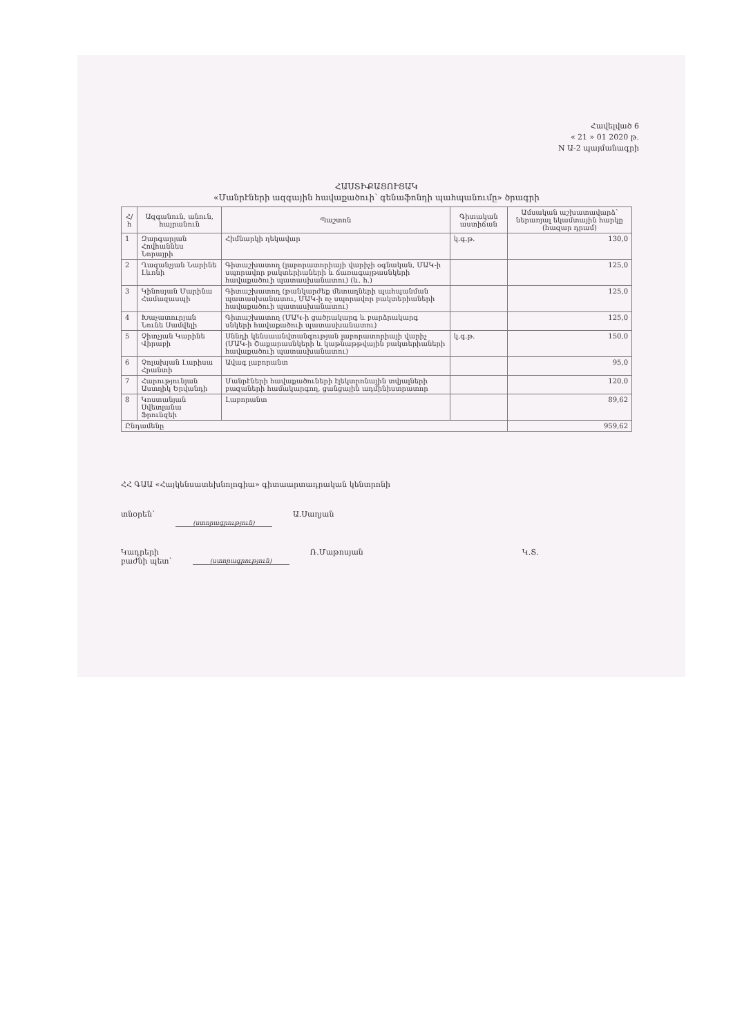Հավելված 6
« 21 » 01 2020 թ.
N Ա-2 պայմանագրի
ՀԱՍՏԻՔԱՑՈՒՑԱԿ
«Մանրէների ազգային հավաքածուի՝ գենաֆոնդի պահպանումը» ծրագրի
| Հ/հ | Ազգանուն, անուն, հայրանուն | Պաշտոն | Գիտական աստիճան | Ամսական աշխատավարձ՝ ներառյալ եկամտային հարկը (հազար դրամ) |
| --- | --- | --- | --- | --- |
| 1 | Զարգարյան Հովհաննես Նորայրի | Հիմնարկի ղեկավար | կ.գ.թ. | 130,0 |
| 2 | Ղազանչյան Նարինե Լևոնի | Գիտաշխատող (լաբորատորիայի վարիչի օգնական, ՄԱԿ-ի սպորավոր բակտերիաների և ճառագայթասնկերի հավաքածուի պատասխանատու) (և. հ.) | | 125,0 |
| 3 | Կինոսյան Մարինա Համազասպի | Գիտաշխատող (թանկարժեք մետաղների պահպանման պատասխանատու, ՄԱԿ-ի ոչ սպորավոր բակտերիաների հավաքածուի պատասխանատու) | | 125,0 |
| 4 | Խաչատուրյան Նունե Սամվելի | Գիտաշխատող (ՄԱԿ-ի ցածրակարգ և բարձրակարգ սնկերի հավաքածուի պատասխանատու) | | 125,0 |
| 5 | Չիտչյան Կարինե Վիրաբի | Սննդի կենսաանվտանգության լաբորատորիայի վարիչ (ՄԱԿ-ի Շաքարասնկերի և կաթնաթթվային բակտերիաների հավաքածուի պատասխանատու) | կ.գ.թ. | 150,0 |
| 6 | Չոլախյան Լարիսա Հրանտի | Ավագ լաբորանտ | | 95,0 |
| 7 | Հարությունյան Աստղիկ Երվանդի | Մանրէների հավաքածուների էլեկտրոնային տվյալների բազաների համակարգող, ցանցային ադմինիստրատոր | | 120,0 |
| 8 | Կոստանյան Սվետլանա Ֆրունզեի | Լաբորանտ | | 89,62 |
| Ընդամենը | | | | 959,62 |
ՀՀ ԳԱԱ «Հայկենսատեխնոլոգիա» գիտաարտադրական կենտրոնի
տնօրեն՝
(ստորագրություն)
Ա.Սաղյան
Կադրերի
բաժնի պետ՝
(ստորագրություն)
Ռ.Մաթոսյան Կ.Տ.